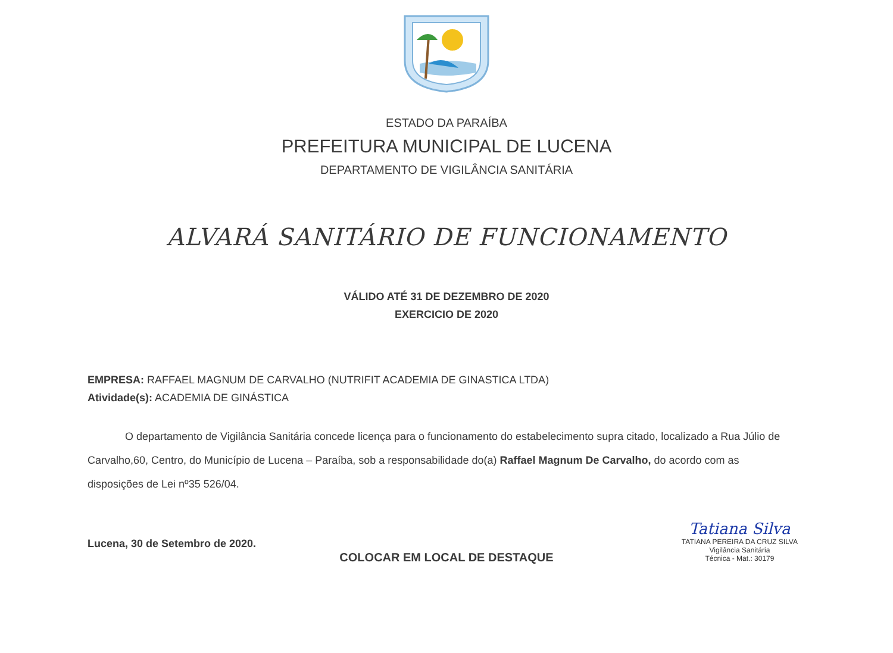ESTADO DA PARAÍBA
PREFEITURA MUNICIPAL DE LUCENA
DEPARTAMENTO DE VIGILÂNCIA SANITÁRIA
ALVARÁ SANITÁRIO DE FUNCIONAMENTO
VÁLIDO ATÉ 31 DE DEZEMBRO DE 2020
EXERCICIO DE 2020
EMPRESA: RAFFAEL MAGNUM DE CARVALHO (NUTRIFIT ACADEMIA DE GINASTICA LTDA)
Atividade(s): ACADEMIA DE GINÁSTICA
O departamento de Vigilância Sanitária concede licença para o funcionamento do estabelecimento supra citado, localizado a Rua Júlio de Carvalho,60, Centro, do Município de Lucena – Paraíba, sob a responsabilidade do(a) Raffael Magnum De Carvalho, do acordo com as disposições de Lei nº35 526/04.
Lucena, 30 de Setembro de 2020.
Tatiana Silva
TATIANA PEREIRA DA CRUZ SILVA
Vigilância Sanitária
Técnica - Mat.: 30179
COLOCAR EM LOCAL DE DESTAQUE